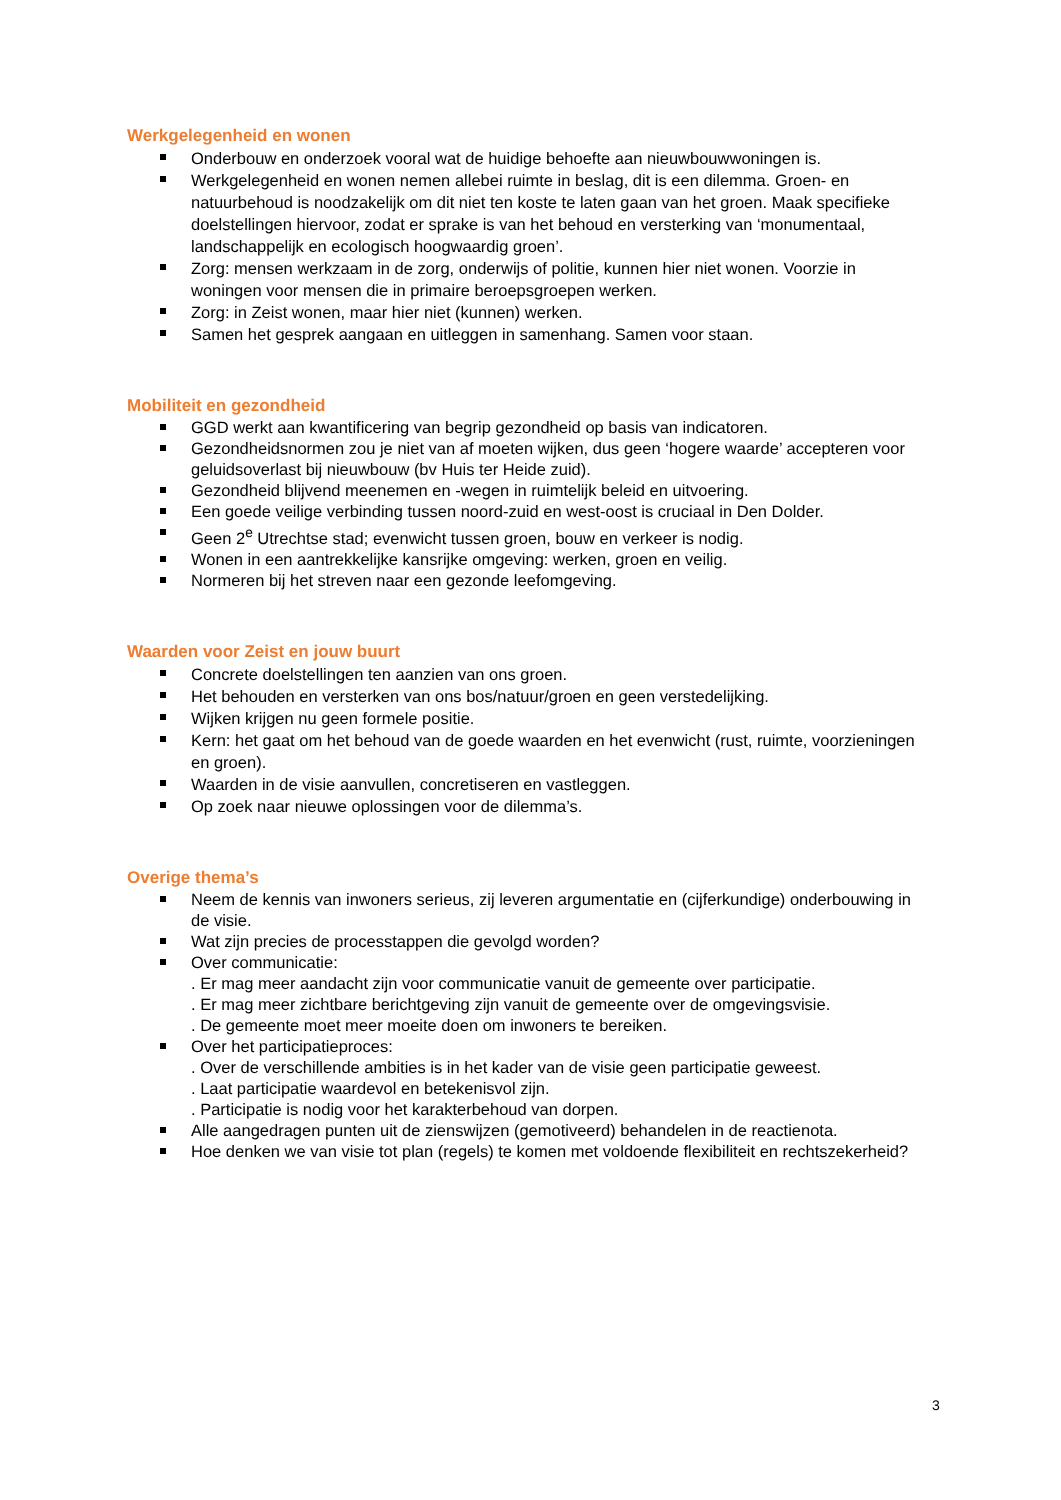Werkgelegenheid en wonen
Onderbouw en onderzoek vooral wat de huidige behoefte aan nieuwbouwwoningen is.
Werkgelegenheid en wonen nemen allebei ruimte in beslag, dit is een dilemma. Groen- en natuurbehoud is noodzakelijk om dit niet ten koste te laten gaan van het groen. Maak specifieke doelstellingen hiervoor, zodat er sprake is van het behoud en versterking van ‘monumentaal, landschappelijk en ecologisch hoogwaardig groen’.
Zorg: mensen werkzaam in de zorg, onderwijs of politie, kunnen hier niet wonen. Voorzie in woningen voor mensen die in primaire beroepsgroepen werken.
Zorg: in Zeist wonen, maar hier niet (kunnen) werken.
Samen het gesprek aangaan en uitleggen in samenhang. Samen voor staan.
Mobiliteit en gezondheid
GGD werkt aan kwantificering van begrip gezondheid op basis van indicatoren.
Gezondheidsnormen zou je niet van af moeten wijken, dus geen ‘hogere waarde’ accepteren voor geluidsoverlast bij nieuwbouw (bv Huis ter Heide zuid).
Gezondheid blijvend meenemen en -wegen in ruimtelijk beleid en uitvoering.
Een goede veilige verbinding tussen noord-zuid en west-oost is cruciaal in Den Dolder.
Geen 2<sup>e</sup> Utrechtse stad; evenwicht tussen groen, bouw en verkeer is nodig.
Wonen in een aantrekkelijke kansrijke omgeving: werken, groen en veilig.
Normeren bij het streven naar een gezonde leefomgeving.
Waarden voor Zeist en jouw buurt
Concrete doelstellingen ten aanzien van ons groen.
Het behouden en versterken van ons bos/natuur/groen en geen verstedelijking.
Wijken krijgen nu geen formele positie.
Kern: het gaat om het behoud van de goede waarden en het evenwicht (rust, ruimte, voorzieningen en groen).
Waarden in de visie aanvullen, concretiseren en vastleggen.
Op zoek naar nieuwe oplossingen voor de dilemma’s.
Overige thema’s
Neem de kennis van inwoners serieus, zij leveren argumentatie en (cijferkundige) onderbouwing in de visie.
Wat zijn precies de processtappen die gevolgd worden?
Over communicatie:
. Er mag meer aandacht zijn voor communicatie vanuit de gemeente over participatie.
. Er mag meer zichtbare berichtgeving zijn vanuit de gemeente over de omgevingsvisie.
. De gemeente moet meer moeite doen om inwoners te bereiken.
Over het participatieproces:
. Over de verschillende ambities is in het kader van de visie geen participatie geweest.
. Laat participatie waardevol en betekenisvol zijn.
. Participatie is nodig voor het karakterbehoud van dorpen.
Alle aangedragen punten uit de zienswijzen (gemotiveerd) behandelen in de reactienota.
Hoe denken we van visie tot plan (regels) te komen met voldoende flexibiliteit en rechtszekerheid?
3